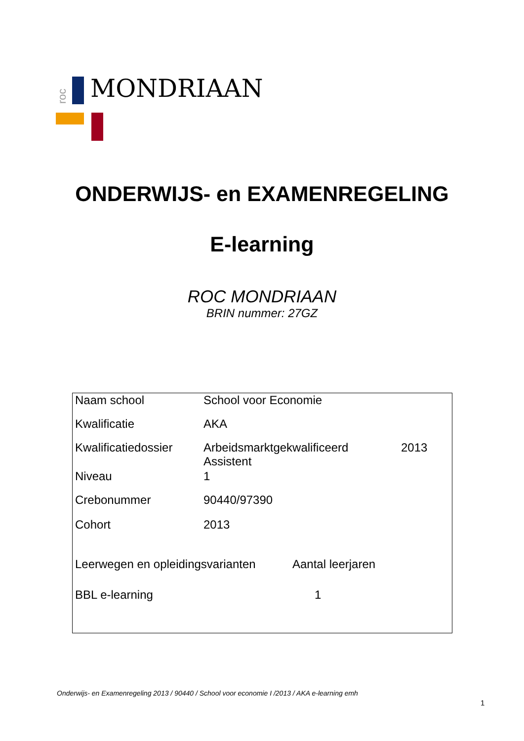roc
MONDRIAAN
ONDERWIJS- en EXAMENREGELING
E-learning
ROC MONDRIAAN
BRIN nummer: 27GZ
| Naam school | School voor Economie | |
| Kwalificatie | AKA | |
| Kwalificatiedossier | Arbeidsmarktgekwalificeerd Assistent | 2013 |
| Niveau | 1 | |
| Crebonummer | 90440/97390 | |
| Cohort | 2013 | |
| Leerwegen en opleidingsvarianten | Aantal leerjaren |
| BBL e-learning | 1 |
Onderwijs- en Examenregeling 2013 / 90440 / School voor economie I /2013 / AKA e-learning emh
1